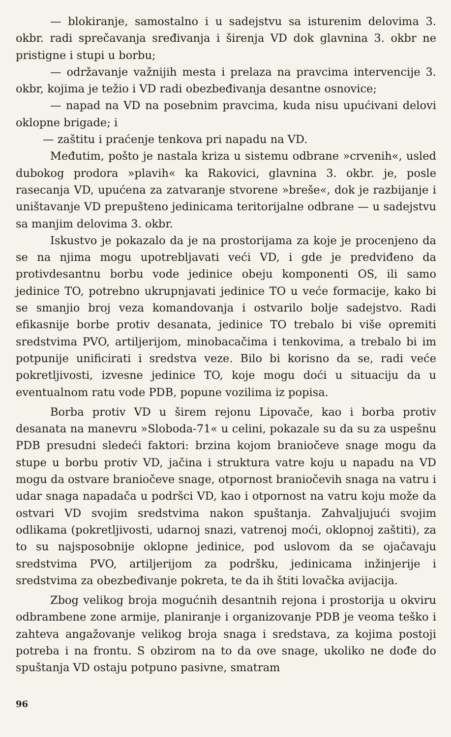— blokiranje, samostalno i u sadejstvu sa isturenim delovima 3. okbr. radi sprečavanja sređivanja i širenja VD dok glavnina 3. okbr ne pristigne i stupi u borbu;
— održavanje važnijih mesta i prelaza na pravcima interven­cije 3. okbr, kojima je težio i VD radi obezbeđivanja desantne os­novice;
— napad na VD na posebnim pravcima, kuda nisu upućivani delovi oklopne brigade; i
— zaštitu i praćenje tenkova pri napadu na VD.
Međutim, pošto je nastala kriza u sistemu odbrane »crvenih«, usled dubokog prodora »plavih« ka Rakovici, glavnina 3. okbr. je, posle rasecanja VD, upućena za zatvaranje stvorene »breše«, dok je razbijanje i uništavanje VD prepušteno jedinicama teritorijalne od­brane — u sadejstvu sa manjim delovima 3. okbr.
Iskustvo je pokazalo da je na prostorijama za koje je proce­njeno da se na njima mogu upotrebljavati veći VD, i gde je pred­viđeno da protivdesantnu borbu vode jedinice obeju komponenti OS, ili samo jedinice TO, potrebno ukrupnjavati jedinice TO u veće for­macije, kako bi se smanjio broj veza komandovanja i ostvarilo bolje sadejstvo. Radi efikasnije borbe protiv desanata, jedinice TO tre­balo bi više opremiti sredstvima PVO, artiljerijom, minobacačima i tenkovima, a trebalo bi im potpunije unificirati i sredstva veze. Bilo bi korisno da se, radi veće pokretljivosti, izvesne jedinice TO, koje mogu doći u situaciju da u eventualnom ratu vode PDB, popune vozilima iz popisa.
Borba protiv VD u širem rejonu Lipovače, kao i borba protiv desanata na manevru »Sloboda-71« u celini, pokazale su da su za uspešnu PDB presudni sledeći faktori: brzina kojom braniočeve sna­ge mogu da stupe u borbu protiv VD, jačina i struktura vatre koju u napadu na VD mogu da ostvare braniočeve snage, otpornost brani­očevih snaga na vatru i udar snaga napadača u podršci VD, kao i otpornost na vatru koju može da ostvari VD svojim sredstvima nakon spuštanja. Zahvaljujući svojim odlikama (pokretljivosti, udarnoj snazi, vatrenoj moći, oklopnoj zaštiti), za to su najsposobnije oklopne jedinice, pod uslovom da se ojačavaju sredstvima PVO, artiljerijom za podršku, jedinicama inžinjerije i sredstvima za obezbeđivanje pokreta, te da ih štiti lovačka avijacija.
Zbog velikog broja mogućnih desantnih rejona i prostorija u okviru odbrambene zone armije, planiranje i organizovanje PDB je veoma teško i zahteva angažovanje velikog broja snaga i sredstava, za kojima postoji potreba i na frontu. S obzirom na to da ove snage, ukoliko ne dođe do spuštanja VD ostaju potpuno pasivne, smatram
96